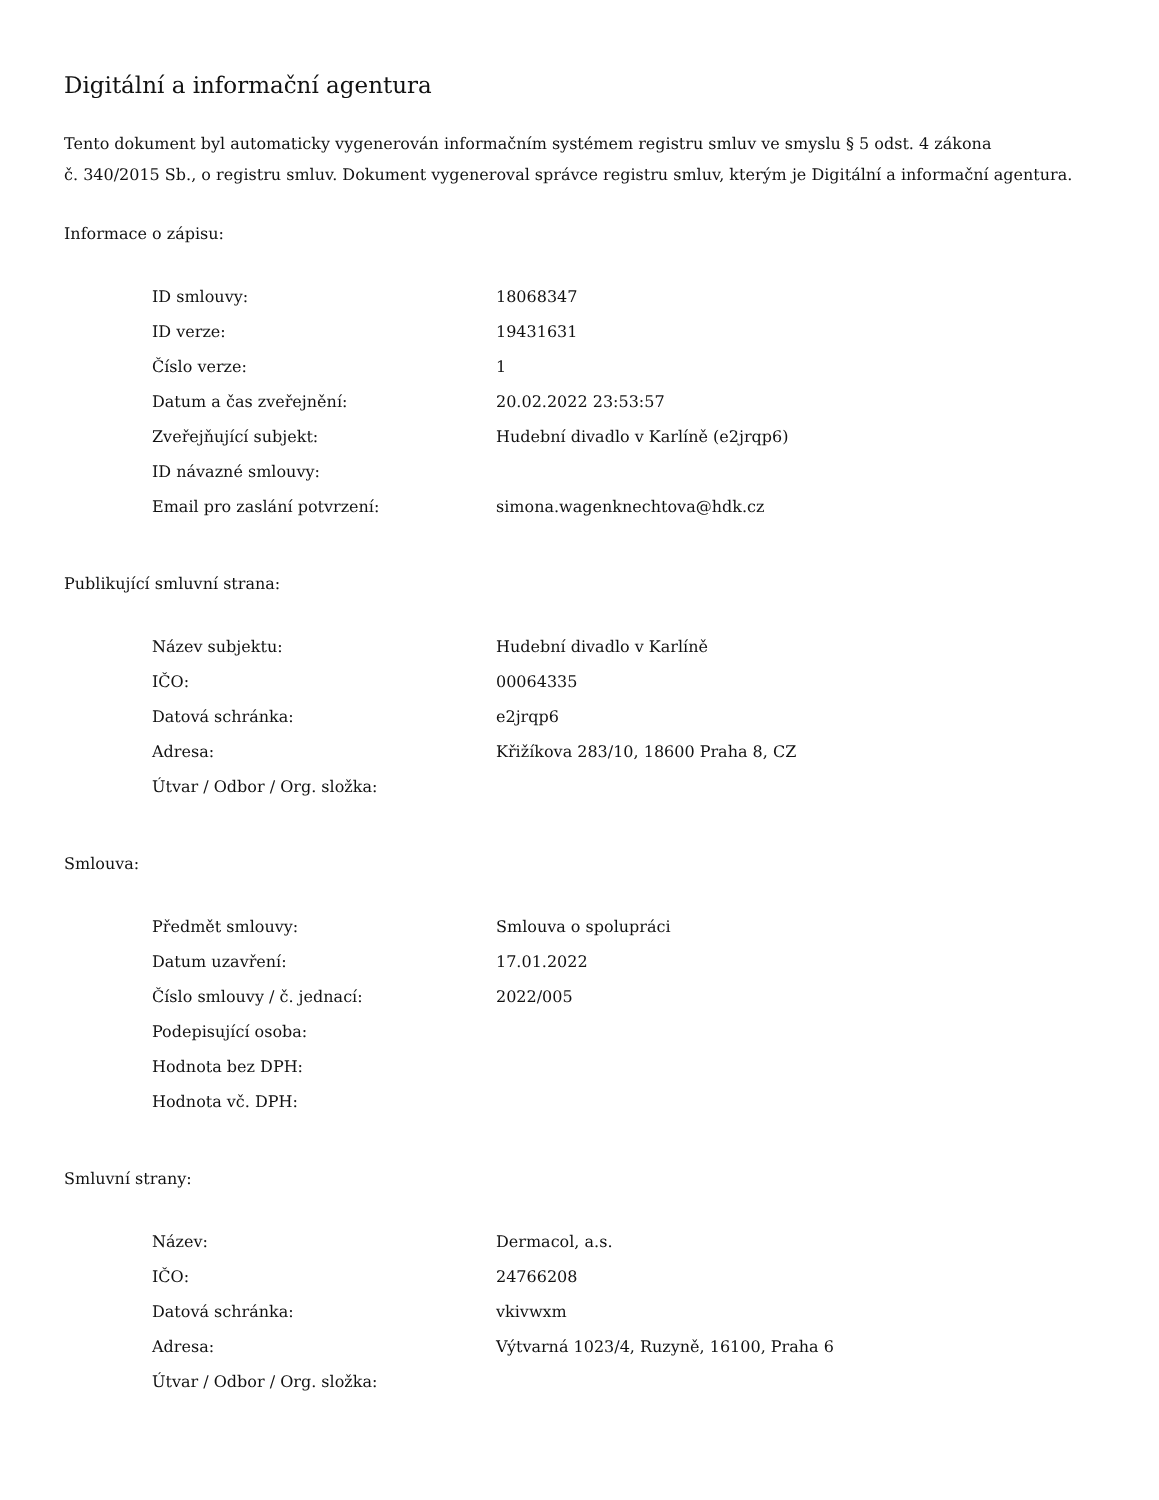Digitální a informační agentura
Tento dokument byl automaticky vygenerován informačním systémem registru smluv ve smyslu § 5 odst. 4 zákona
č. 340/2015 Sb., o registru smluv. Dokument vygeneroval správce registru smluv, kterým je Digitální a informační agentura.
Informace o zápisu:
| ID smlouvy: | 18068347 |
| ID verze: | 19431631 |
| Číslo verze: | 1 |
| Datum a čas zveřejnění: | 20.02.2022 23:53:57 |
| Zveřejňující subjekt: | Hudební divadlo v Karlíně (e2jrqp6) |
| ID návazné smlouvy: | |
| Email pro zaslání potvrzení: | simona.wagenknechtova@hdk.cz |
Publikující smluvní strana:
| Název subjektu: | Hudební divadlo v Karlíně |
| IČO: | 00064335 |
| Datová schránka: | e2jrqp6 |
| Adresa: | Křižíkova 283/10, 18600 Praha 8, CZ |
| Útvar / Odbor / Org. složka: | |
Smlouva:
| Předmět smlouvy: | Smlouva o spolupráci |
| Datum uzavření: | 17.01.2022 |
| Číslo smlouvy / č. jednací: | 2022/005 |
| Podepisující osoba: | |
| Hodnota bez DPH: | |
| Hodnota vč. DPH: | |
Smluvní strany:
| Název: | Dermacol, a.s. |
| IČO: | 24766208 |
| Datová schránka: | vkivwxm |
| Adresa: | Výtvarná 1023/4, Ruzyně, 16100, Praha 6 |
| Útvar / Odbor / Org. složka: | |